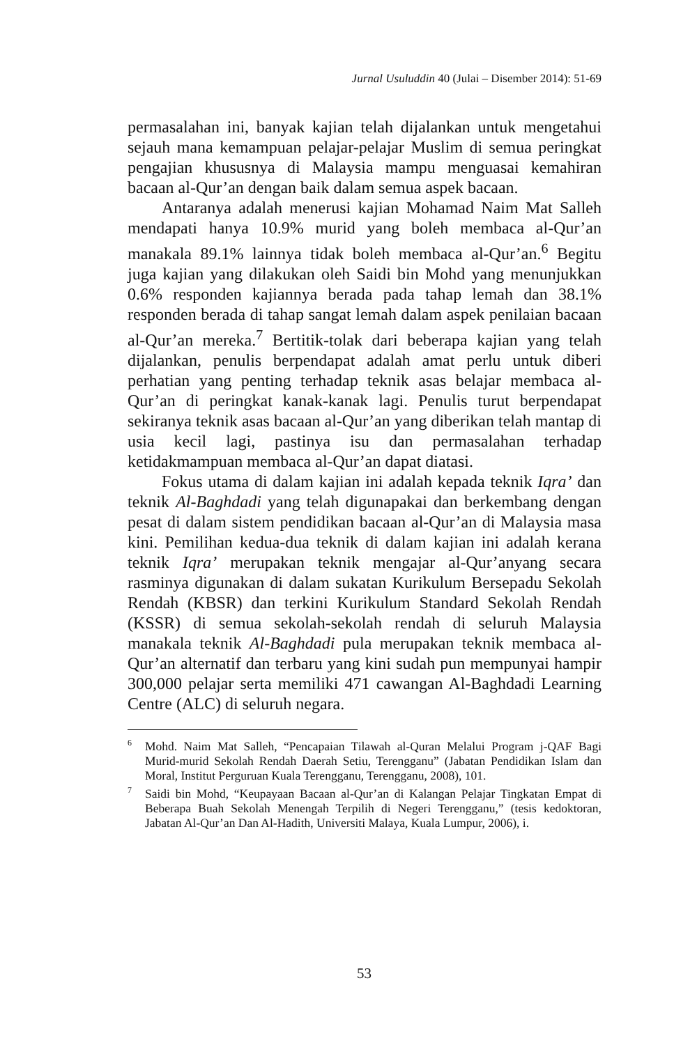Jurnal Usuluddin 40 (Julai – Disember 2014): 51-69
permasalahan ini, banyak kajian telah dijalankan untuk mengetahui sejauh mana kemampuan pelajar-pelajar Muslim di semua peringkat pengajian khususnya di Malaysia mampu menguasai kemahiran bacaan al-Qur’an dengan baik dalam semua aspek bacaan.
Antaranya adalah menerusi kajian Mohamad Naim Mat Salleh mendapati hanya 10.9% murid yang boleh membaca al-Qur’an manakala 89.1% lainnya tidak boleh membaca al-Qur’an.<sup>6</sup> Begitu juga kajian yang dilakukan oleh Saidi bin Mohd yang menunjukkan 0.6% responden kajiannya berada pada tahap lemah dan 38.1% responden berada di tahap sangat lemah dalam aspek penilaian bacaan al-Qur’an mereka.<sup>7</sup> Bertitik-tolak dari beberapa kajian yang telah dijalankan, penulis berpendapat adalah amat perlu untuk diberi perhatian yang penting terhadap teknik asas belajar membaca al-Qur’an di peringkat kanak-kanak lagi. Penulis turut berpendapat sekiranya teknik asas bacaan al-Qur’an yang diberikan telah mantap di usia kecil lagi, pastinya isu dan permasalahan terhadap ketidakmampuan membaca al-Qur’an dapat diatasi.
Fokus utama di dalam kajian ini adalah kepada teknik Iqra’ dan teknik Al-Baghdadi yang telah digunapakai dan berkembang dengan pesat di dalam sistem pendidikan bacaan al-Qur’an di Malaysia masa kini. Pemilihan kedua-dua teknik di dalam kajian ini adalah kerana teknik Iqra’ merupakan teknik mengajar al-Qur’anyang secara rasminya digunakan di dalam sukatan Kurikulum Bersepadu Sekolah Rendah (KBSR) dan terkini Kurikulum Standard Sekolah Rendah (KSSR) di semua sekolah-sekolah rendah di seluruh Malaysia manakala teknik Al-Baghdadi pula merupakan teknik membaca al-Qur’an alternatif dan terbaru yang kini sudah pun mempunyai hampir 300,000 pelajar serta memiliki 471 cawangan Al-Baghdadi Learning Centre (ALC) di seluruh negara.
<sup>6</sup> Mohd. Naim Mat Salleh, “Pencapaian Tilawah al-Quran Melalui Program j-QAF Bagi Murid-murid Sekolah Rendah Daerah Setiu, Terengganu” (Jabatan Pendidikan Islam dan Moral, Institut Perguruan Kuala Terengganu, Terengganu, 2008), 101.
<sup>7</sup> Saidi bin Mohd, “Keupayaan Bacaan al-Qur’an di Kalangan Pelajar Tingkatan Empat di Beberapa Buah Sekolah Menengah Terpilih di Negeri Terengganu,” (tesis kedoktoran, Jabatan Al-Qur’an Dan Al-Hadith, Universiti Malaya, Kuala Lumpur, 2006), i.
53